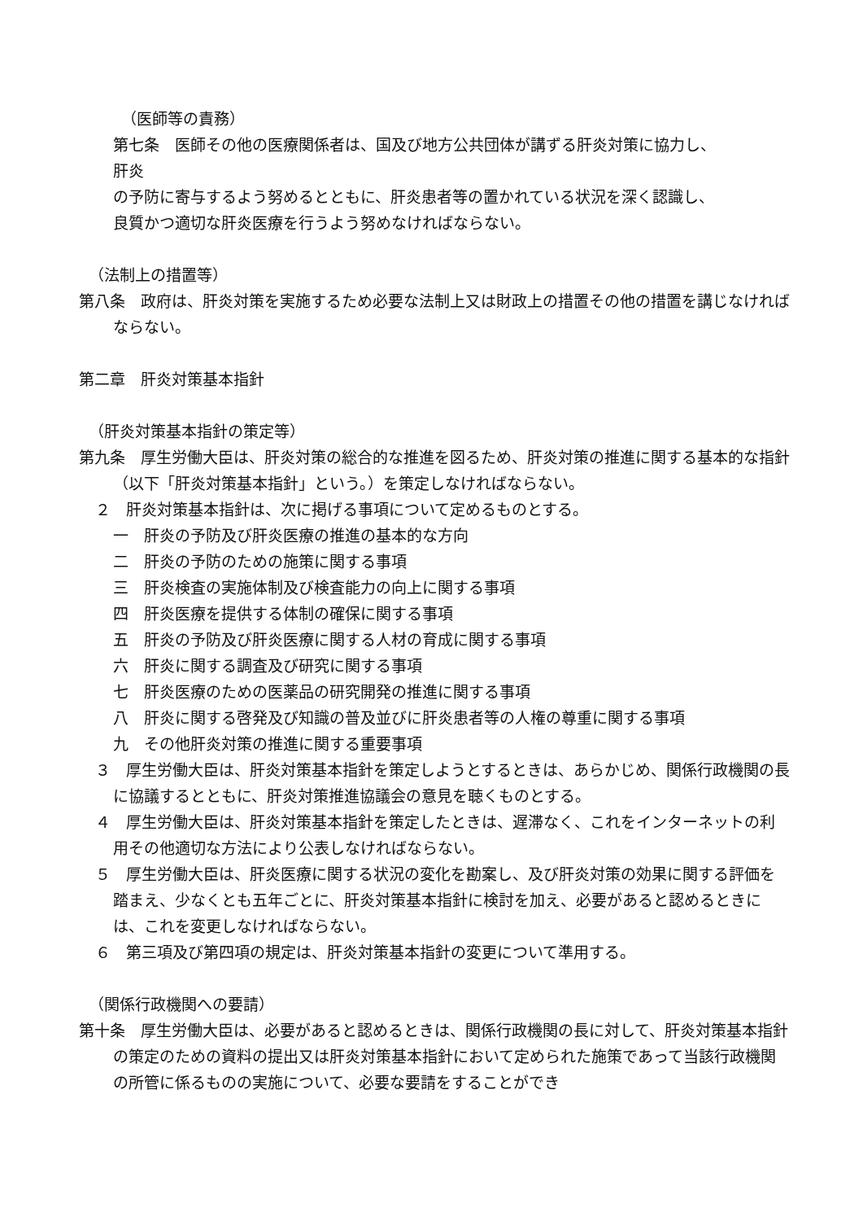（医師等の責務）
第七条　医師その他の医療関係者は、国及び地方公共団体が講ずる肝炎対策に協力し、
肝炎
の予防に寄与するよう努めるとともに、肝炎患者等の置かれている状況を深く認識し、
良質かつ適切な肝炎医療を行うよう努めなければならない。
（法制上の措置等）
第八条　政府は、肝炎対策を実施するため必要な法制上又は財政上の措置その他の措置を講じなければならない。
第二章　肝炎対策基本指針
（肝炎対策基本指針の策定等）
第九条　厚生労働大臣は、肝炎対策の総合的な推進を図るため、肝炎対策の推進に関する基本的な指針（以下「肝炎対策基本指針」という。）を策定しなければならない。
２　肝炎対策基本指針は、次に掲げる事項について定めるものとする。
一　肝炎の予防及び肝炎医療の推進の基本的な方向
二　肝炎の予防のための施策に関する事項
三　肝炎検査の実施体制及び検査能力の向上に関する事項
四　肝炎医療を提供する体制の確保に関する事項
五　肝炎の予防及び肝炎医療に関する人材の育成に関する事項
六　肝炎に関する調査及び研究に関する事項
七　肝炎医療のための医薬品の研究開発の推進に関する事項
八　肝炎に関する啓発及び知識の普及並びに肝炎患者等の人権の尊重に関する事項
九　その他肝炎対策の推進に関する重要事項
３　厚生労働大臣は、肝炎対策基本指針を策定しようとするときは、あらかじめ、関係行政機関の長に協議するとともに、肝炎対策推進協議会の意見を聴くものとする。
４　厚生労働大臣は、肝炎対策基本指針を策定したときは、遅滞なく、これをインターネットの利用その他適切な方法により公表しなければならない。
５　厚生労働大臣は、肝炎医療に関する状況の変化を勘案し、及び肝炎対策の効果に関する評価を踏まえ、少なくとも五年ごとに、肝炎対策基本指針に検討を加え、必要があると認めるときには、これを変更しなければならない。
６　第三項及び第四項の規定は、肝炎対策基本指針の変更について準用する。
（関係行政機関への要請）
第十条　厚生労働大臣は、必要があると認めるときは、関係行政機関の長に対して、肝炎対策基本指針の策定のための資料の提出又は肝炎対策基本指針において定められた施策であって当該行政機関の所管に係るものの実施について、必要な要請をすることができ